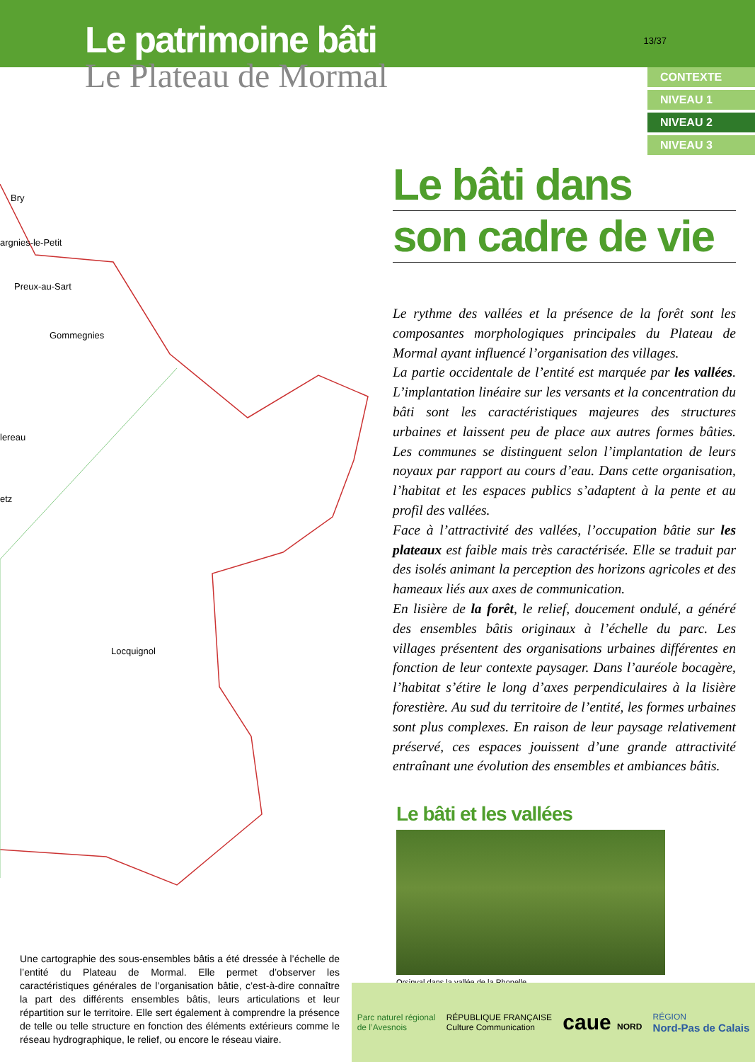Le patrimoine bâti
Le Plateau de Mormal
13/37
CONTEXTE
NIVEAU 1
NIVEAU 2
NIVEAU 3
Bry
argnies-le-Petit
Preux-au-Sart
Gommegnies
lereau
etz
Locquignol
Le bâti dans
son cadre de vie
Le rythme des vallées et la présence de la forêt sont les composantes morphologiques principales du Plateau de Mormal ayant influencé l’organisation des villages.
La partie occidentale de l’entité est marquée par les vallées. L’implantation linéaire sur les versants et la concentration du bâti sont les caractéristiques majeures des structures urbaines et laissent peu de place aux autres formes bâties. Les communes se distinguent selon l’implantation de leurs noyaux par rapport au cours d’eau. Dans cette organisation, l’habitat et les espaces publics s’adaptent à la pente et au profil des vallées.
Face à l’attractivité des vallées, l’occupation bâtie sur les plateaux est faible mais très caractérisée. Elle se traduit par des isolés animant la perception des horizons agricoles et des hameaux liés aux axes de communication.
En lisière de la forêt, le relief, doucement ondulé, a généré des ensembles bâtis originaux à l’échelle du parc. Les villages présentent des organisations urbaines différentes en fonction de leur contexte paysager. Dans l’auréole bocagère, l’habitat s’étire le long d’axes perpendiculaires à la lisière forestière. Au sud du territoire de l’entité, les formes urbaines sont plus complexes. En raison de leur paysage relativement préservé, ces espaces jouissent d’une grande attractivité entraînant une évolution des ensembles et ambiances bâtis.
Le bâti et les vallées
Orsinval dans la vallée de la Rhonelle.
Une cartographie des sous-ensembles bâtis a été dressée à l’échelle de l’entité du Plateau de Mormal. Elle permet d’observer les caractéristiques générales de l’organisation bâtie, c’est-à-dire connaître la part des différents ensembles bâtis, leurs articulations et leur répartition sur le territoire. Elle sert également à comprendre la présence de telle ou telle structure en fonction des éléments extérieurs comme le réseau hydrographique, le relief, ou encore le réseau viaire.
Parc naturel régional
de l’Avesnois
RÉPUBLIQUE FRANÇAISE
Culture Communication
caue NORD
RÉGION
Nord-Pas de Calais